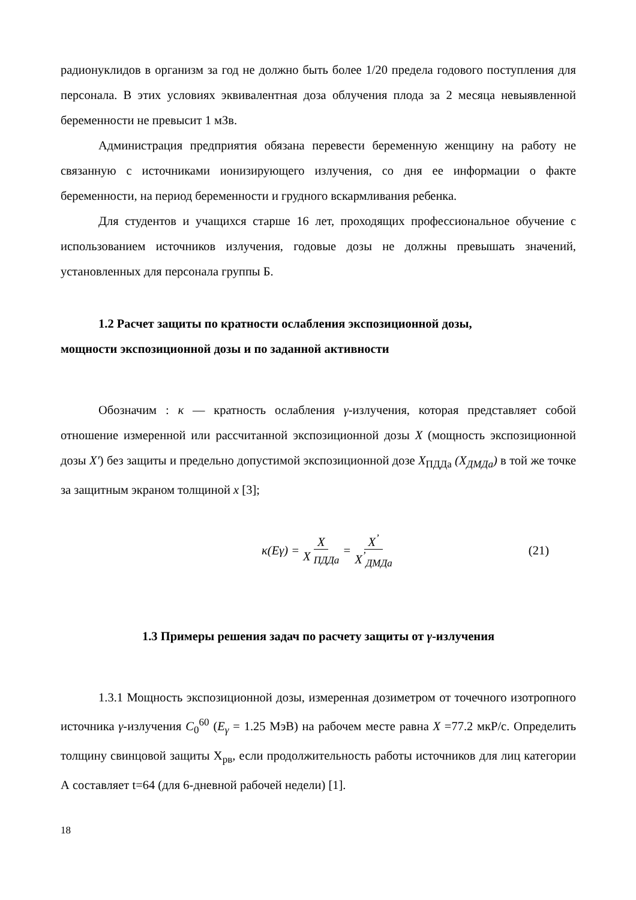радионуклидов в организм за год не должно быть более 1/20 предела годового поступления для персонала. В этих условиях эквивалентная доза облучения плода за 2 месяца невыявленной беременности не превысит 1 мЗв.
Администрация предприятия обязана перевести беременную женщину на работу не связанную с источниками ионизирующего излучения, со дня ее информации о факте беременности, на период беременности и грудного вскармливания ребенка.
Для студентов и учащихся старше 16 лет, проходящих профессиональное обучение с использованием источников излучения, годовые дозы не должны превышать значений, установленных для персонала группы Б.
1.2 Расчет защиты по кратности ослабления экспозиционной дозы,
мощности экспозиционной дозы и по заданной активности
Обозначим : κ — кратность ослабления γ-излучения, которая представляет собой отношение измеренной или рассчитанной экспозиционной дозы X (мощность экспозиционной дозы X') без защиты и предельно допустимой экспозиционной дозе X<sub>ПДДа</sub> (X<sub>ДМДа</sub>) в той же точке за защитным экраном толщиной x [3];
κ(Eγ) = X X <sub>ПДДа</sub> = X<sup>’</sup> X<sup>’</sup><sub>ДМДа</sub> (21)
1.3 Примеры решения задач по расчету защиты от γ-излучения
1.3.1 Мощность экспозиционной дозы, измеренная дозиметром от точечного изотропного источника γ-излучения C<sub>0</sub><sup>60</sup> (E<sub>γ</sub> = 1.25 МэВ) на рабочем месте равна X =77.2 мкР/с. Определить толщину свинцовой защиты X<sub>рв</sub>, если продолжительность работы источников для лиц категории А составляет t=64 (для 6-дневной рабочей недели) [1].
18